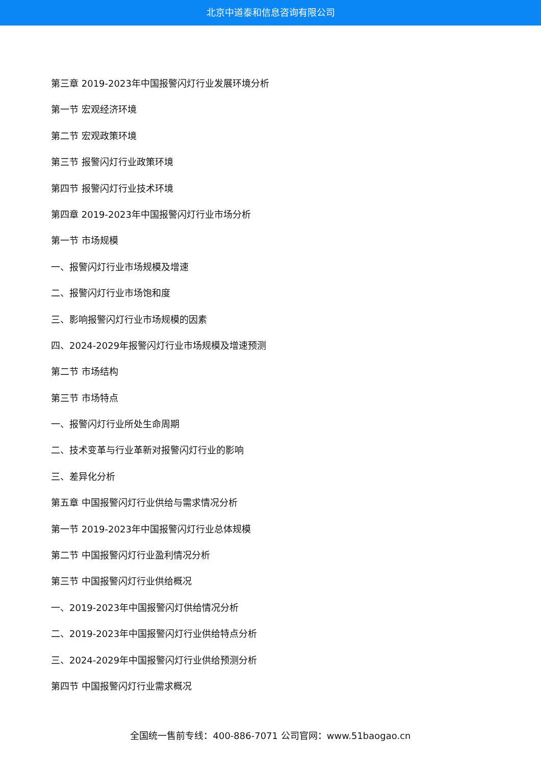北京中道泰和信息咨询有限公司
第三章 2019-2023年中国报警闪灯行业发展环境分析
第一节 宏观经济环境
第二节 宏观政策环境
第三节 报警闪灯行业政策环境
第四节 报警闪灯行业技术环境
第四章 2019-2023年中国报警闪灯行业市场分析
第一节 市场规模
一、报警闪灯行业市场规模及增速
二、报警闪灯行业市场饱和度
三、影响报警闪灯行业市场规模的因素
四、2024-2029年报警闪灯行业市场规模及增速预测
第二节 市场结构
第三节 市场特点
一、报警闪灯行业所处生命周期
二、技术变革与行业革新对报警闪灯行业的影响
三、差异化分析
第五章 中国报警闪灯行业供给与需求情况分析
第一节 2019-2023年中国报警闪灯行业总体规模
第二节 中国报警闪灯行业盈利情况分析
第三节 中国报警闪灯行业供给概况
一、2019-2023年中国报警闪灯供给情况分析
二、2019-2023年中国报警闪灯行业供给特点分析
三、2024-2029年中国报警闪灯行业供给预测分析
第四节 中国报警闪灯行业需求概况
全国统一售前专线：400-886-7071 公司官网：www.51baogao.cn